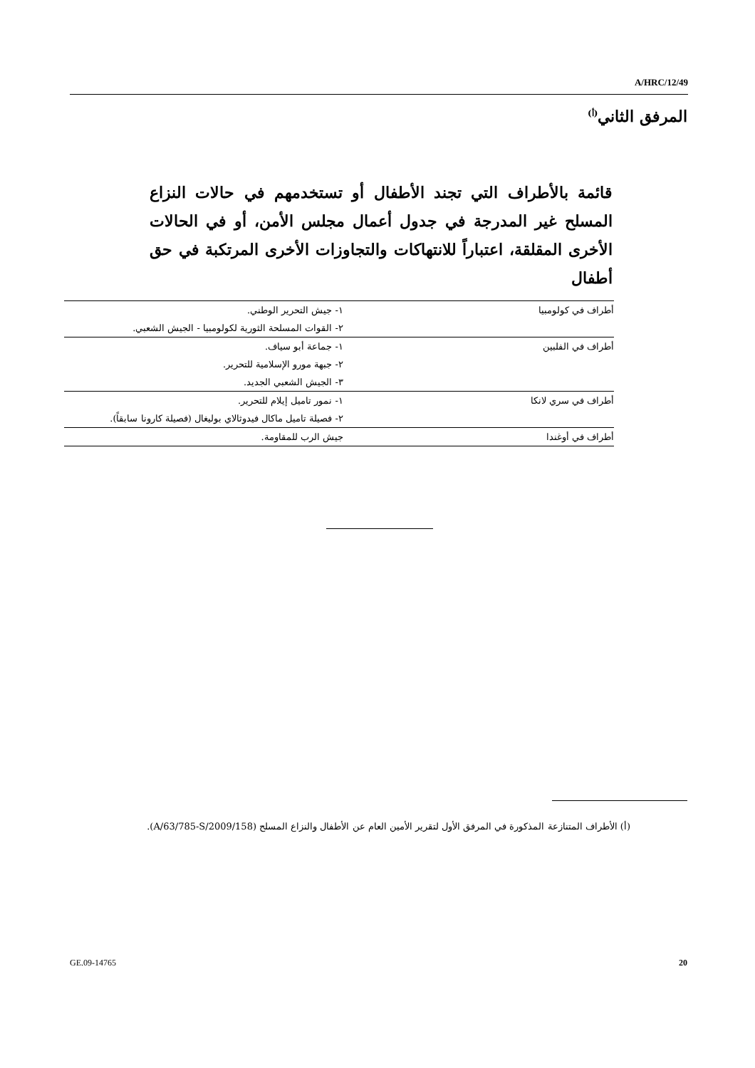A/HRC/12/49
المرفق الثاني<sup>(أ)</sup>
قائمة بالأطراف التي تجند الأطفال أو تستخدمهم في حالات النزاع المسلح غير المدرجة في جدول أعمال مجلس الأمن، أو في الحالات الأخرى المقلقة، اعتباراً للانتهاكات والتجاوزات الأخرى المرتكبة في حق أطفال
| أطراف في كولومبيا | ١- جيش التحرير الوطني. |
| | ٢- القوات المسلحة الثورية لكولومبيا - الجيش الشعبي. |
| أطراف في الفلبين | ١- جماعة أبو سياف. |
| | ٢- جبهة مورو الإسلامية للتحرير. |
| | ٣- الجيش الشعبي الجديد. |
| أطراف في سري لانكا | ١- نمور تاميل إيلام للتحرير. |
| | ٢- فصيلة تاميل ماكال فيدوثالاي بوليغال (فصيلة كارونا سابقاً). |
| أطراف في أوغندا | جيش الرب للمقاومة. |
(أ) الأطراف المتنازعة المذكورة في المرفق الأول لتقرير الأمين العام عن الأطفال والنزاع المسلح (A/63/785-S/2009/158).
GE.09-14765 20